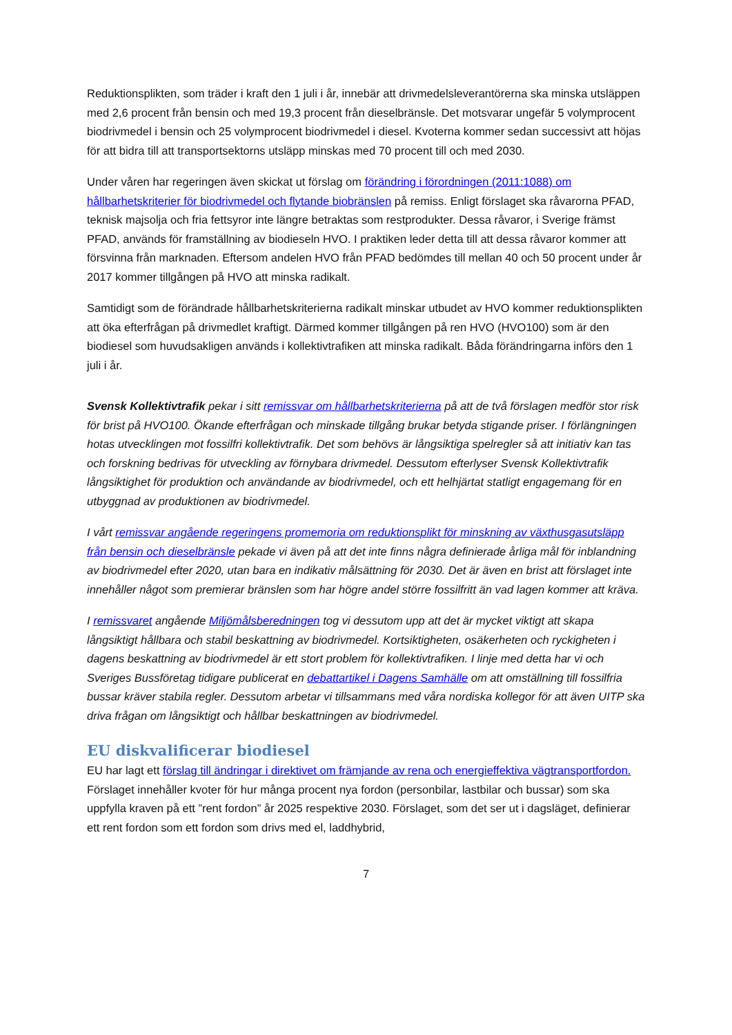Reduktionsplikten, som träder i kraft den 1 juli i år, innebär att drivmedelsleverantörerna ska minska utsläppen med 2,6 procent från bensin och med 19,3 procent från dieselbränsle. Det motsvarar ungefär 5 volymprocent biodrivmedel i bensin och 25 volymprocent biodrivmedel i diesel. Kvoterna kommer sedan successivt att höjas för att bidra till att transportsektorns utsläpp minskas med 70 procent till och med 2030.
Under våren har regeringen även skickat ut förslag om förändring i förordningen (2011:1088) om hållbarhetskriterier för biodrivmedel och flytande biobränslen på remiss. Enligt förslaget ska råvarorna PFAD, teknisk majsolja och fria fettsyror inte längre betraktas som restprodukter. Dessa råvaror, i Sverige främst PFAD, används för framställning av biodieseln HVO. I praktiken leder detta till att dessa råvaror kommer att försvinna från marknaden. Eftersom andelen HVO från PFAD bedömdes till mellan 40 och 50 procent under år 2017 kommer tillgången på HVO att minska radikalt.
Samtidigt som de förändrade hållbarhetskriterierna radikalt minskar utbudet av HVO kommer reduktionsplikten att öka efterfrågan på drivmedlet kraftigt. Därmed kommer tillgången på ren HVO (HVO100) som är den biodiesel som huvudsakligen används i kollektivtrafiken att minska radikalt. Båda förändringarna införs den 1 juli i år.
Svensk Kollektivtrafik pekar i sitt remissvar om hållbarhetskriterierna på att de två förslagen medför stor risk för brist på HVO100. Ökande efterfrågan och minskade tillgång brukar betyda stigande priser. I förlängningen hotas utvecklingen mot fossilfri kollektivtrafik. Det som behövs är långsiktiga spelregler så att initiativ kan tas och forskning bedrivas för utveckling av förnybara drivmedel. Dessutom efterlyser Svensk Kollektivtrafik långsiktighet för produktion och användande av biodrivmedel, och ett helhjärtat statligt engagemang för en utbyggnad av produktionen av biodrivmedel.
I vårt remissvar angående regeringens promemoria om reduktionsplikt för minskning av växthusgasutsläpp från bensin och dieselbränsle pekade vi även på att det inte finns några definierade årliga mål för inblandning av biodrivmedel efter 2020, utan bara en indikativ målsättning för 2030. Det är även en brist att förslaget inte innehåller något som premierar bränslen som har högre andel större fossilfritt än vad lagen kommer att kräva.
I remissvaret angående Miljömålsberedningen tog vi dessutom upp att det är mycket viktigt att skapa långsiktigt hållbara och stabil beskattning av biodrivmedel. Kortsiktigheten, osäkerheten och ryckigheten i dagens beskattning av biodrivmedel är ett stort problem för kollektivtrafiken. I linje med detta har vi och Sveriges Bussföretag tidigare publicerat en debattartikel i Dagens Samhälle om att omställning till fossilfria bussar kräver stabila regler. Dessutom arbetar vi tillsammans med våra nordiska kollegor för att även UITP ska driva frågan om långsiktigt och hållbar beskattningen av biodrivmedel.
EU diskvalificerar biodiesel
EU har lagt ett förslag till ändringar i direktivet om främjande av rena och energieffektiva vägtransportfordon. Förslaget innehåller kvoter för hur många procent nya fordon (personbilar, lastbilar och bussar) som ska uppfylla kraven på ett ”rent fordon” år 2025 respektive 2030. Förslaget, som det ser ut i dagsläget, definierar ett rent fordon som ett fordon som drivs med el, laddhybrid,
7